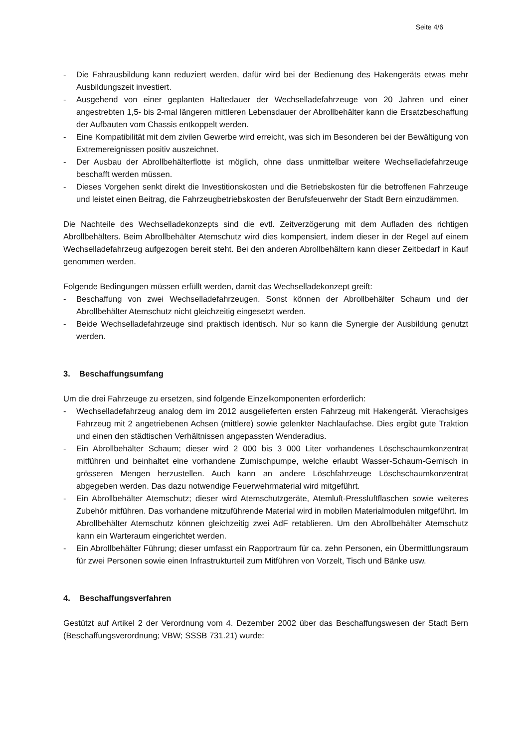Seite 4/6
- Die Fahrausbildung kann reduziert werden, dafür wird bei der Bedienung des Hakengeräts etwas mehr Ausbildungszeit investiert.
- Ausgehend von einer geplanten Haltedauer der Wechselladefahrzeuge von 20 Jahren und einer angestrebten 1,5- bis 2-mal längeren mittleren Lebensdauer der Abrollbehälter kann die Ersatzbeschaffung der Aufbauten vom Chassis entkoppelt werden.
- Eine Kompatibilität mit dem zivilen Gewerbe wird erreicht, was sich im Besonderen bei der Bewältigung von Extremereignissen positiv auszeichnet.
- Der Ausbau der Abrollbehälterflotte ist möglich, ohne dass unmittelbar weitere Wechselladefahrzeuge beschafft werden müssen.
- Dieses Vorgehen senkt direkt die Investitionskosten und die Betriebskosten für die betroffenen Fahrzeuge und leistet einen Beitrag, die Fahrzeugbetriebskosten der Berufsfeuerwehr der Stadt Bern einzudämmen.
Die Nachteile des Wechselladekonzepts sind die evtl. Zeitverzögerung mit dem Aufladen des richtigen Abrollbehälters. Beim Abrollbehälter Atemschutz wird dies kompensiert, indem dieser in der Regel auf einem Wechselladefahrzeug aufgezogen bereit steht. Bei den anderen Abrollbehältern kann dieser Zeitbedarf in Kauf genommen werden.
Folgende Bedingungen müssen erfüllt werden, damit das Wechselladekonzept greift:
- Beschaffung von zwei Wechselladefahrzeugen. Sonst können der Abrollbehälter Schaum und der Abrollbehälter Atemschutz nicht gleichzeitig eingesetzt werden.
- Beide Wechselladefahrzeuge sind praktisch identisch. Nur so kann die Synergie der Ausbildung genutzt werden.
3. Beschaffungsumfang
Um die drei Fahrzeuge zu ersetzen, sind folgende Einzelkomponenten erforderlich:
- Wechselladefahrzeug analog dem im 2012 ausgelieferten ersten Fahrzeug mit Hakengerät. Vierachsiges Fahrzeug mit 2 angetriebenen Achsen (mittlere) sowie gelenkter Nachlaufachse. Dies ergibt gute Traktion und einen den städtischen Verhältnissen angepassten Wenderadius.
- Ein Abrollbehälter Schaum; dieser wird 2 000 bis 3 000 Liter vorhandenes Löschschaumkonzentrat mitführen und beinhaltet eine vorhandene Zumischpumpe, welche erlaubt Wasser-Schaum-Gemisch in grösseren Mengen herzustellen. Auch kann an andere Löschfahrzeuge Löschschaumkonzentrat abgegeben werden. Das dazu notwendige Feuerwehrmaterial wird mitgeführt.
- Ein Abrollbehälter Atemschutz; dieser wird Atemschutzgeräte, Atemluft-Pressluftflaschen sowie weiteres Zubehör mitführen. Das vorhandene mitzuführende Material wird in mobilen Materialmodulen mitgeführt. Im Abrollbehälter Atemschutz können gleichzeitig zwei AdF retablieren. Um den Abrollbehälter Atemschutz kann ein Warteraum eingerichtet werden.
- Ein Abrollbehälter Führung; dieser umfasst ein Rapportraum für ca. zehn Personen, ein Übermittlungsraum für zwei Personen sowie einen Infrastrukturteil zum Mitführen von Vorzelt, Tisch und Bänke usw.
4. Beschaffungsverfahren
Gestützt auf Artikel 2 der Verordnung vom 4. Dezember 2002 über das Beschaffungswesen der Stadt Bern (Beschaffungsverordnung; VBW; SSSB 731.21) wurde: